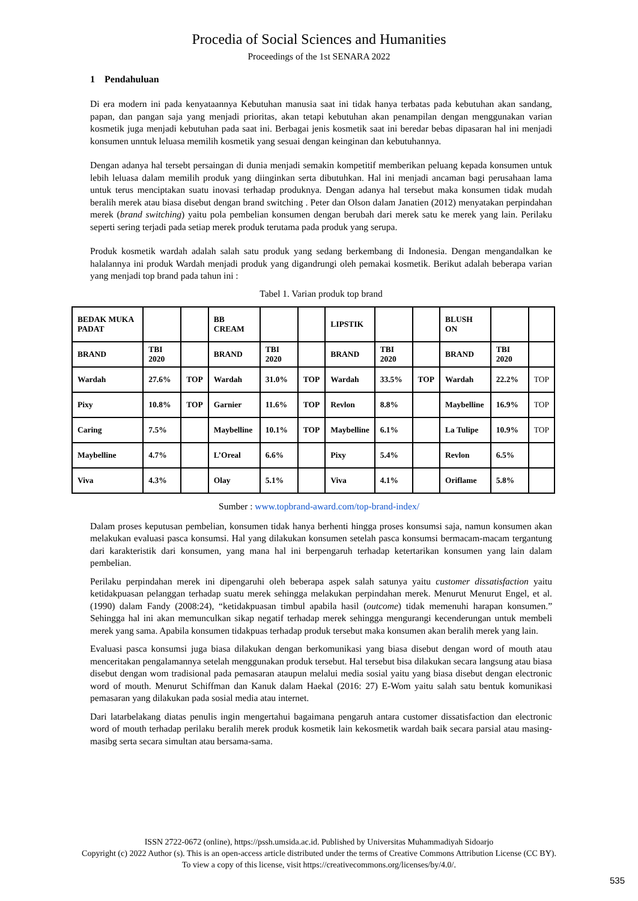Procedia of Social Sciences and Humanities
Proceedings of the 1st SENARA 2022
1 Pendahuluan
Di era modern ini pada kenyataannya Kebutuhan manusia saat ini tidak hanya terbatas pada kebutuhan akan sandang, papan, dan pangan saja yang menjadi prioritas, akan tetapi kebutuhan akan penampilan dengan menggunakan varian kosmetik juga menjadi kebutuhan pada saat ini. Berbagai jenis kosmetik saat ini beredar bebas dipasaran hal ini menjadi konsumen unntuk leluasa memilih kosmetik yang sesuai dengan keinginan dan kebutuhannya.
Dengan adanya hal tersebt persaingan di dunia menjadi semakin kompetitif memberikan peluang kepada konsumen untuk lebih leluasa dalam memilih produk yang diinginkan serta dibutuhkan. Hal ini menjadi ancaman bagi perusahaan lama untuk terus menciptakan suatu inovasi terhadap produknya. Dengan adanya hal tersebut maka konsumen tidak mudah beralih merek atau biasa disebut dengan brand switching . Peter dan Olson dalam Janatien (2012) menyatakan perpindahan merek (brand switching) yaitu pola pembelian konsumen dengan berubah dari merek satu ke merek yang lain. Perilaku seperti sering terjadi pada setiap merek produk terutama pada produk yang serupa.
Produk kosmetik wardah adalah salah satu produk yang sedang berkembang di Indonesia. Dengan mengandalkan ke halalannya ini produk Wardah menjadi produk yang digandrungi oleh pemakai kosmetik. Berikut adalah beberapa varian yang menjadi top brand pada tahun ini :
Tabel 1. Varian produk top brand
| BEDAK MUKA PADAT | | | BB CREAM | | | LIPSTIK | | | BLUSH ON | | |
| BRAND | TBI 2020 | | BRAND | TBI 2020 | | BRAND | TBI 2020 | | BRAND | TBI 2020 | |
| Wardah | 27.6% | TOP | Wardah | 31.0% | TOP | Wardah | 33.5% | TOP | Wardah | 22.2% | TOP |
| Pixy | 10.8% | TOP | Garnier | 11.6% | TOP | Revlon | 8.8% | | Maybelline | 16.9% | TOP |
| Caring | 7.5% | | Maybelline | 10.1% | TOP | Maybelline | 6.1% | | La Tulipe | 10.9% | TOP |
| Maybelline | 4.7% | | L’Oreal | 6.6% | | Pixy | 5.4% | | Revlon | 6.5% | |
| Viva | 4.3% | | Olay | 5.1% | | Viva | 4.1% | | Oriflame | 5.8% | |
Sumber : www.topbrand-award.com/top-brand-index/
Dalam proses keputusan pembelian, konsumen tidak hanya berhenti hingga proses konsumsi saja, namun konsumen akan melakukan evaluasi pasca konsumsi. Hal yang dilakukan konsumen setelah pasca konsumsi bermacam-macam tergantung dari karakteristik dari konsumen, yang mana hal ini berpengaruh terhadap ketertarikan konsumen yang lain dalam pembelian.
Perilaku perpindahan merek ini dipengaruhi oleh beberapa aspek salah satunya yaitu customer dissatisfaction yaitu ketidakpuasan pelanggan terhadap suatu merek sehingga melakukan perpindahan merek. Menurut Menurut Engel, et al. (1990) dalam Fandy (2008:24), “ketidakpuasan timbul apabila hasil (outcome) tidak memenuhi harapan konsumen.” Sehingga hal ini akan memunculkan sikap negatif terhadap merek sehingga mengurangi kecenderungan untuk membeli merek yang sama. Apabila konsumen tidakpuas terhadap produk tersebut maka konsumen akan beralih merek yang lain.
Evaluasi pasca konsumsi juga biasa dilakukan dengan berkomunikasi yang biasa disebut dengan word of mouth atau menceritakan pengalamannya setelah menggunakan produk tersebut. Hal tersebut bisa dilakukan secara langsung atau biasa disebut dengan wom tradisional pada pemasaran ataupun melalui media sosial yaitu yang biasa disebut dengan electronic word of mouth. Menurut Schiffman dan Kanuk dalam Haekal (2016: 27) E-Wom yaitu salah satu bentuk komunikasi pemasaran yang dilakukan pada sosial media atau internet.
Dari latarbelakang diatas penulis ingin mengertahui bagaimana pengaruh antara customer dissatisfaction dan electronic word of mouth terhadap perilaku beralih merek produk kosmetik lain kekosmetik wardah baik secara parsial atau masing-masibg serta secara simultan atau bersama-sama.
ISSN 2722-0672 (online), https://pssh.umsida.ac.id. Published by Universitas Muhammadiyah Sidoarjo
Copyright (c) 2022 Author (s). This is an open-access article distributed under the terms of Creative Commons Attribution License (CC BY).
To view a copy of this license, visit https://creativecommons.org/licenses/by/4.0/.
535